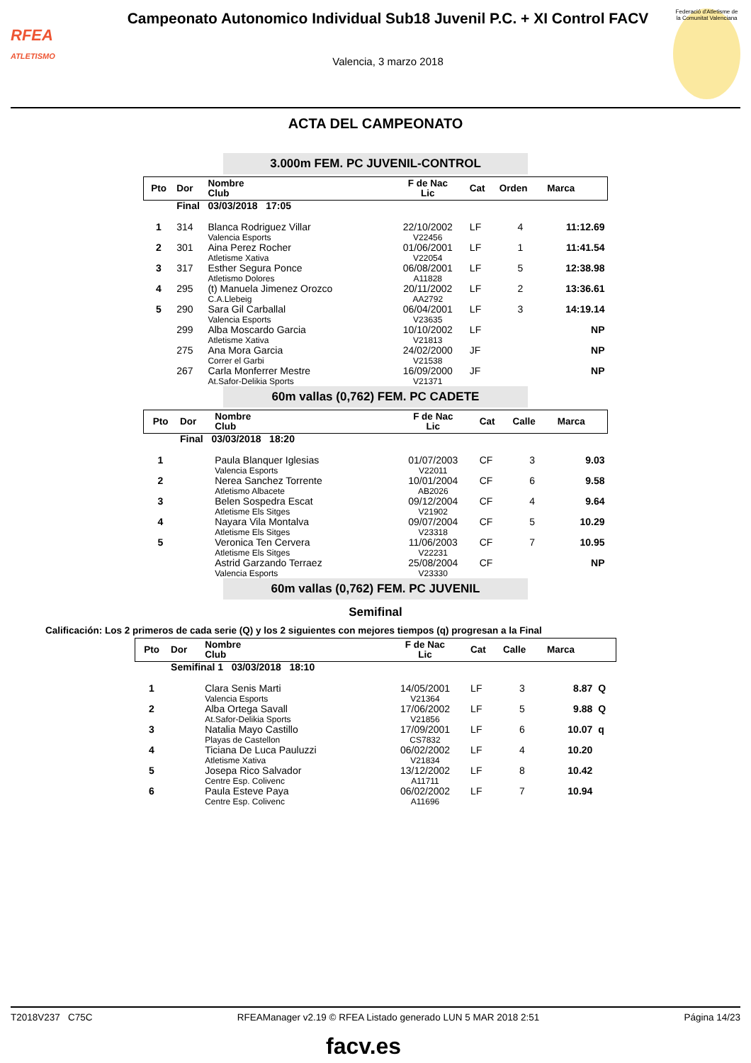RFEA
ATLETISMO
Campeonato Autonomico Individual Sub18 Juvenil P.C. + XI Control FACV
Valencia, 3 marzo 2018
Federació d'Atletisme de la Comunitat Valenciana
ACTA DEL CAMPEONATO
3.000m FEM. PC JUVENIL-CONTROL
| Pto | Dor | Nombre Club | F de Nac Lic | Cat | Orden | Marca |
| --- | --- | --- | --- | --- | --- | --- |
| | Final 03/03/2018 17:05 | | | | | |
| 1 | 314 | Blanca Rodriguez Villar Valencia Esports | 22/10/2002 V22456 | LF | 4 | 11:12.69 |
| 2 | 301 | Aina Perez Rocher Atletisme Xativa | 01/06/2001 V22054 | LF | 1 | 11:41.54 |
| 3 | 317 | Esther Segura Ponce Atletismo Dolores | 06/08/2001 A11828 | LF | 5 | 12:38.98 |
| 4 | 295 | (t) Manuela Jimenez Orozco C.A.Llebeig | 20/11/2002 AA2792 | LF | 2 | 13:36.61 |
| 5 | 290 | Sara Gil Carballal Valencia Esports | 06/04/2001 V23635 | LF | 3 | 14:19.14 |
| | 299 | Alba Moscardo Garcia Atletisme Xativa | 10/10/2002 V21813 | LF | | NP |
| | 275 | Ana Mora Garcia Correr el Garbi | 24/02/2000 V21538 | JF | | NP |
| | 267 | Carla Monferrer Mestre At.Safor-Delikia Sports | 16/09/2000 V21371 | JF | | NP |
60m vallas (0,762) FEM. PC CADETE
| Pto | Dor | Nombre Club | F de Nac Lic | Cat | Calle | Marca |
| --- | --- | --- | --- | --- | --- | --- |
| | Final 03/03/2018 18:20 | | | | | |
| 1 | | Paula Blanquer Iglesias Valencia Esports | 01/07/2003 V22011 | CF | 3 | 9.03 |
| 2 | | Nerea Sanchez Torrente Atletismo Albacete | 10/01/2004 AB2026 | CF | 6 | 9.58 |
| 3 | | Belen Sospedra Escat Atletisme Els Sitges | 09/12/2004 V21902 | CF | 4 | 9.64 |
| 4 | | Nayara Vila Montalva Atletisme Els Sitges | 09/07/2004 V23318 | CF | 5 | 10.29 |
| 5 | | Veronica Ten Cervera Atletisme Els Sitges | 11/06/2003 V22231 | CF | 7 | 10.95 |
| | | Astrid Garzando Terraez Valencia Esports | 25/08/2004 V23330 | CF | | NP |
60m vallas (0,762) FEM. PC JUVENIL
Semifinal
Calificación: Los 2 primeros de cada serie (Q) y los 2 siguientes con mejores tiempos (q) progresan a la Final
| Pto | Dor | Nombre Club | F de Nac Lic | Cat | Calle | Marca | |
| --- | --- | --- | --- | --- | --- | --- | --- |
| | Semifinal 1 03/03/2018 18:10 | | | | | | |
| 1 | | Clara Senis Marti Valencia Esports | 14/05/2001 V21364 | LF | 3 | 8.87 | Q |
| 2 | | Alba Ortega Savall At.Safor-Delikia Sports | 17/06/2002 V21856 | LF | 5 | 9.88 | Q |
| 3 | | Natalia Mayo Castillo Playas de Castellon | 17/09/2001 CS7832 | LF | 6 | 10.07 | q |
| 4 | | Ticiana De Luca Pauluzzi Atletisme Xativa | 06/02/2002 V21834 | LF | 4 | 10.20 | |
| 5 | | Josepa Rico Salvador Centre Esp. Colivenc | 13/12/2002 A11711 | LF | 8 | 10.42 | |
| 6 | | Paula Esteve Paya Centre Esp. Colivenc | 06/02/2002 A11696 | LF | 7 | 10.94 | |
T2018V237 C75C RFEAManager v2.19 © RFEA Listado generado LUN 5 MAR 2018 2:51 Página 14/23
facv.es